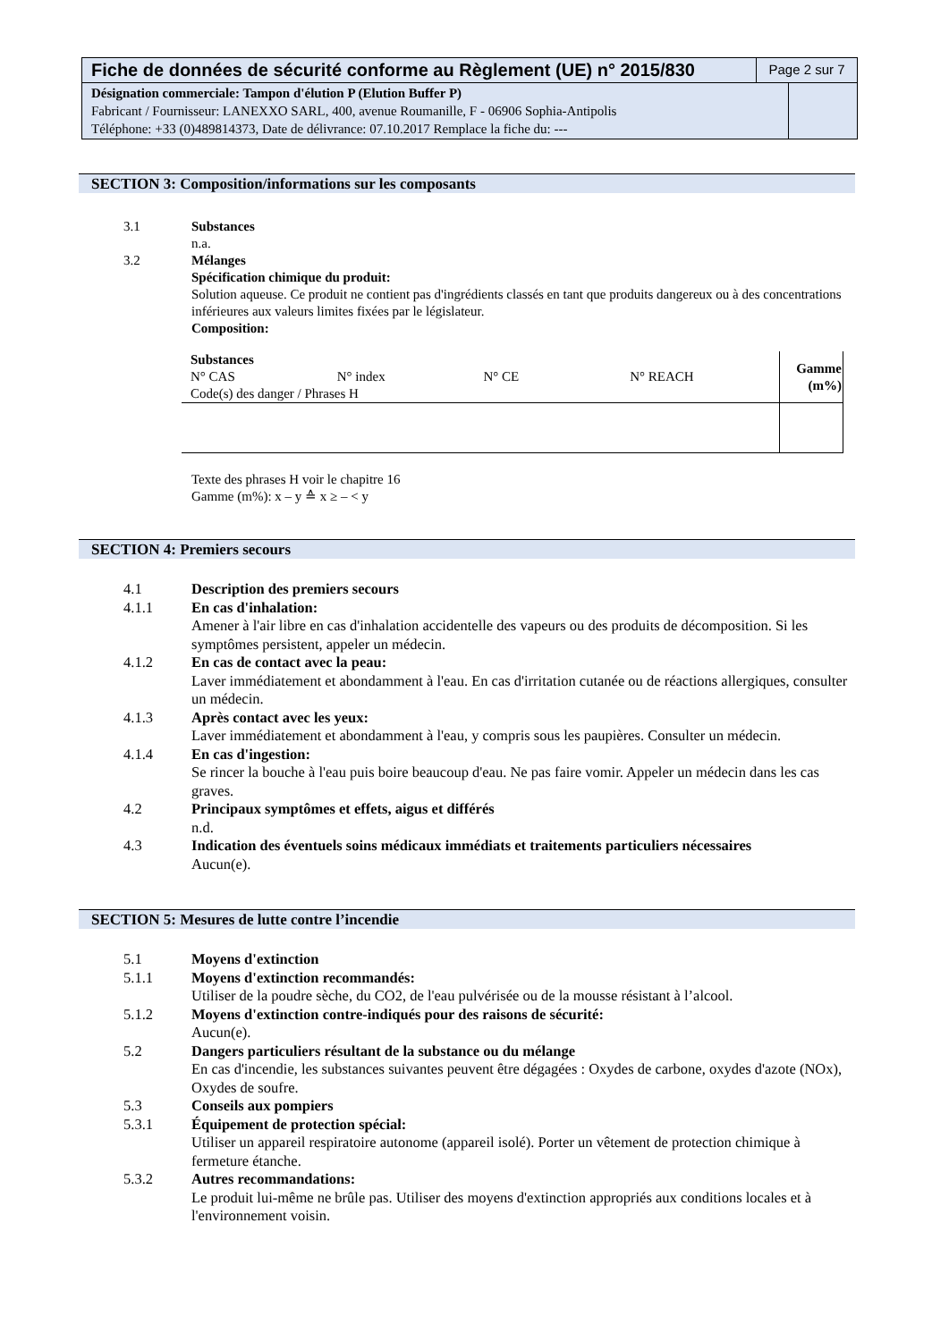Fiche de données de sécurité conforme au Règlement (UE) n° 2015/830
Page 2 sur 7
Désignation commerciale: Tampon d'élution P (Elution Buffer P)
Fabricant / Fournisseur: LANEXXO SARL, 400, avenue Roumanille, F - 06906 Sophia-Antipolis
Téléphone: +33 (0)489814373, Date de délivrance: 07.10.2017 Remplace la fiche du: ---
SECTION 3: Composition/informations sur les composants
3.1 Substances
n.a.
3.2 Mélanges
Spécification chimique du produit:
Solution aqueuse. Ce produit ne contient pas d'ingrédients classés en tant que produits dangereux ou à des concentrations inférieures aux valeurs limites fixées par le législateur.
Composition:
| Substances N° CAS N° index N° CE N° REACH Code(s) des danger / Phrases H | Gamme (m%) |
Texte des phrases H voir le chapitre 16
Gamme (m%): x – y ≙ x ≥ – < y
SECTION 4: Premiers secours
4.1 Description des premiers secours
4.1.1 En cas d'inhalation:
Amener à l'air libre en cas d'inhalation accidentelle des vapeurs ou des produits de décomposition. Si les symptômes persistent, appeler un médecin.
4.1.2 En cas de contact avec la peau:
Laver immédiatement et abondamment à l'eau. En cas d'irritation cutanée ou de réactions allergiques, consulter un médecin.
4.1.3 Après contact avec les yeux:
Laver immédiatement et abondamment à l'eau, y compris sous les paupières. Consulter un médecin.
4.1.4 En cas d'ingestion:
Se rincer la bouche à l'eau puis boire beaucoup d'eau. Ne pas faire vomir. Appeler un médecin dans les cas graves.
4.2 Principaux symptômes et effets, aigus et différés
n.d.
4.3 Indication des éventuels soins médicaux immédiats et traitements particuliers nécessaires
Aucun(e).
SECTION 5: Mesures de lutte contre l’incendie
5.1 Moyens d'extinction
5.1.1 Moyens d'extinction recommandés:
Utiliser de la poudre sèche, du CO2, de l'eau pulvérisée ou de la mousse résistant à l’alcool.
5.1.2 Moyens d'extinction contre-indiqués pour des raisons de sécurité:
Aucun(e).
5.2 Dangers particuliers résultant de la substance ou du mélange
En cas d'incendie, les substances suivantes peuvent être dégagées : Oxydes de carbone, oxydes d'azote (NOx), Oxydes de soufre.
5.3 Conseils aux pompiers
5.3.1 Équipement de protection spécial:
Utiliser un appareil respiratoire autonome (appareil isolé). Porter un vêtement de protection chimique à fermeture étanche.
5.3.2 Autres recommandations:
Le produit lui-même ne brûle pas. Utiliser des moyens d'extinction appropriés aux conditions locales et à l'environnement voisin.